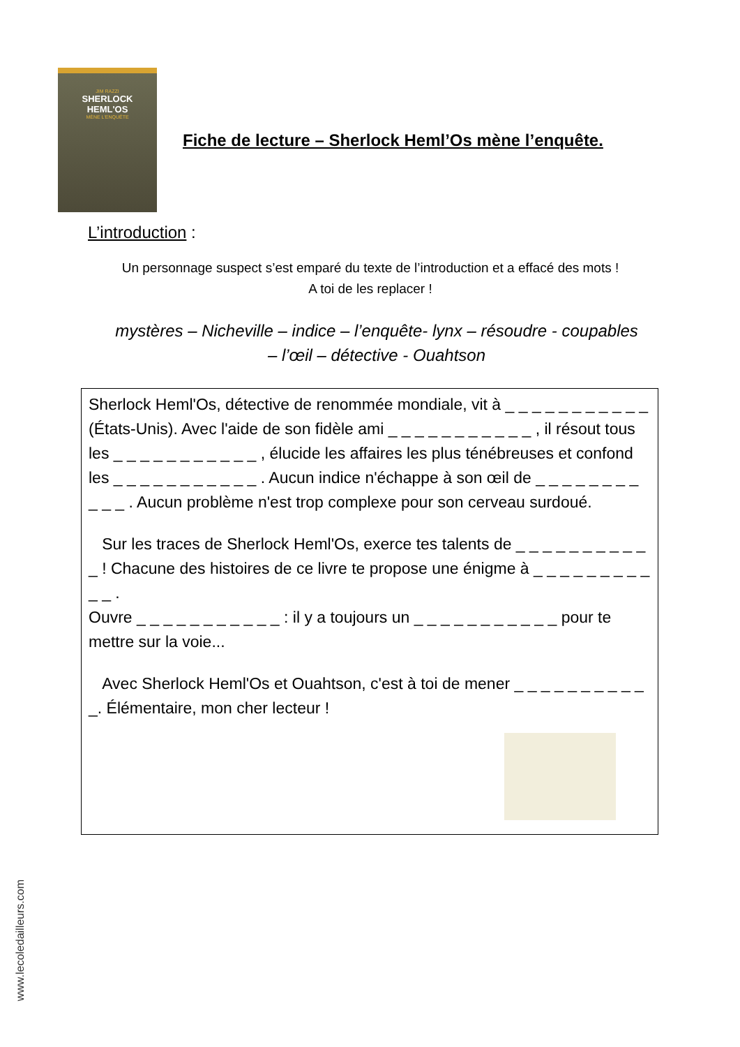JIM RAZZI
SHERLOCK
HEML'OS
MÈNE L'ENQUÊTE
Fiche de lecture – Sherlock Heml’Os mène l’enquête.
L’introduction :
Un personnage suspect s’est emparé du texte de l’introduction et a effacé des mots !
A toi de les replacer !
mystères – Nicheville – indice – l’enquête- lynx – résoudre - coupables – l’œil – détective - Ouahtson
Sherlock Heml'Os, détective de renommée mondiale, vit à _ _ _ _ _ _ _ _ _ _ _ (États-Unis). Avec l'aide de son fidèle ami _ _ _ _ _ _ _ _ _ _ _ , il résout tous les _ _ _ _ _ _ _ _ _ _ _ , élucide les affaires les plus ténébreuses et confond les _ _ _ _ _ _ _ _ _ _ _ . Aucun indice n'échappe à son œil de _ _ _ _ _ _ _ _ _ _ _ . Aucun problème n'est trop complexe pour son cerveau surdoué.
Sur les traces de Sherlock Heml'Os, exerce tes talents de _ _ _ _ _ _ _ _ _ _ _ ! Chacune des histoires de ce livre te propose une énigme à _ _ _ _ _ _ _ _ _ _ _ .
Ouvre _ _ _ _ _ _ _ _ _ _ _ : il y a toujours un _ _ _ _ _ _ _ _ _ _ _ pour te mettre sur la voie...
Avec Sherlock Heml'Os et Ouahtson, c'est à toi de mener _ _ _ _ _ _ _ _ _ _ _. Élémentaire, mon cher lecteur !
www.lecoledailleurs.com